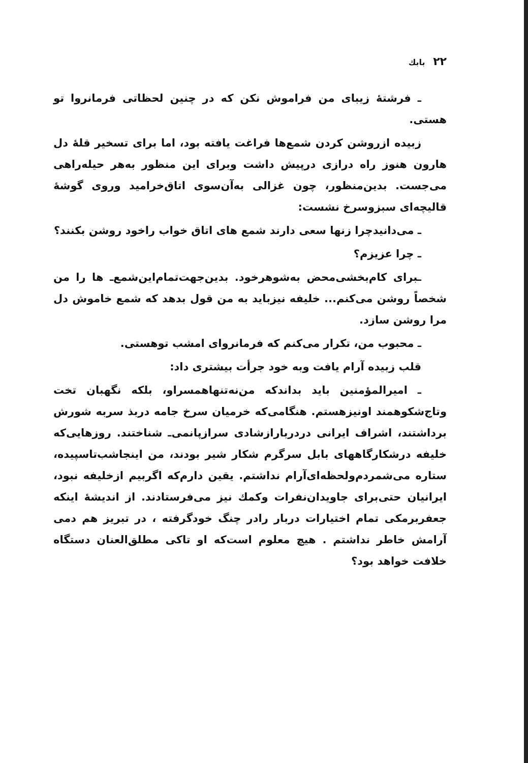۲۲ بابك
ـ فرشتهٔ زیبای من فراموش نکن که در چنین لحظاتی فرمانروا تو هستی.
زبیده ازروشن کردن شمع‌ها فراغت یافته بود، اما برای تسخیر قلهٔ دل هارون هنوز راه درازی درپیش داشت وبرای این منظور به‌هر حیله‌راهی می‌جست. بدین‌منظور، چون غزالی به‌آن‌سوی اتاق‌خرامید وروی گوشهٔ قالیچه‌ای سبزوسرخ نشست:
ـ می‌دانیدچرا زنها سعی دارند شمع های اتاق خواب راخود روشن بکنند؟
ـ چرا عزیزم؟
ـبرای کام‌بخشی‌محض به‌شوهرخود. بدین‌جهت‌تمام‌این‌شمع‌ـ ها را من شخصاً روشن می‌کنم... خلیفه نیزباید به من قول بدهد که شمع خاموش دل مرا روشن سازد.
ـ محبوب من، تکرار می‌کنم که فرمانروای امشب توهستی.
قلب زبیده آرام یافت وبه خود جرأت بیشتری داد:
ـ امیرالمؤمنین باید بداندکه من‌نه‌تنهاهمسراو، بلکه نگهبان تخت وتاج‌شکوهمند اونیزهستم. هنگامی‌که خرمیان سرخ جامه دربذ سربه شورش برداشتند، اشراف ایرانی دردربارازشادی سرازپانمی‌ـ شناختند. روزهایی‌که خلیفه درشکارگاههای بابل سرگرم شکار شیر بودند، من اینجاشب‌تاسپیده، ستاره می‌شمردم‌ولحظه‌ای‌آرام نداشتم. یقین دارم‌که اگربیم ازخلیفه نبود، ایرانیان حتی‌برای جاویدان‌نفرات وکمك نیز می‌فرستادند. از اندیشهٔ اینکه جعفربرمکی تمام اختیارات دربار رادر چنگ خودگرفته ، در تبریز هم دمی آرامش خاطر نداشتم . هیچ معلوم است‌که او تاکی مطلق‌العنان دستگاه خلافت خواهد بود؟